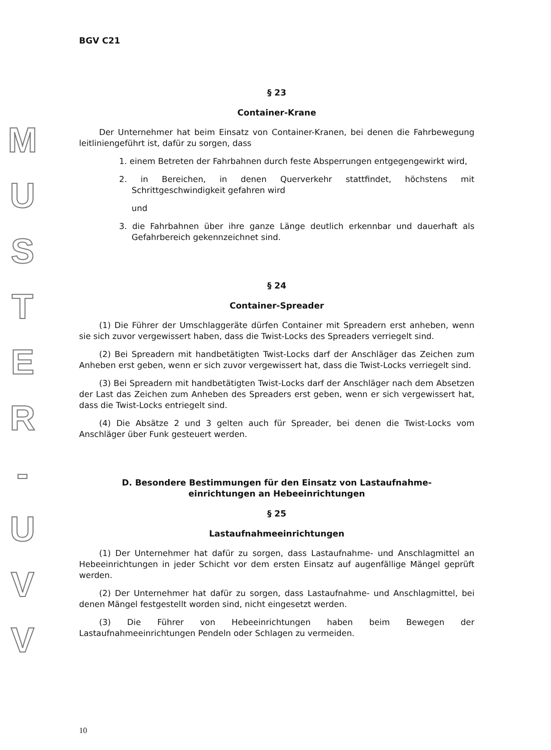MUSTER
-
UVV
BGV C21
§ 23
Container-Krane
Der Unternehmer hat beim Einsatz von Container-Kranen, bei denen die Fahrbewegung leitliniengeführt ist, dafür zu sorgen, dass
1. einem Betreten der Fahrbahnen durch feste Absperrungen entgegengewirkt wird,
2. in Bereichen, in denen Querverkehr stattfindet, höchstens mit Schrittgeschwindigkeit gefahren wird
und
3. die Fahrbahnen über ihre ganze Länge deutlich erkennbar und dauerhaft als Gefahrbereich gekennzeichnet sind.
§ 24
Container-Spreader
(1) Die Führer der Umschlaggeräte dürfen Container mit Spreadern erst anheben, wenn sie sich zuvor vergewissert haben, dass die Twist-Locks des Spreaders verriegelt sind.
(2) Bei Spreadern mit handbetätigten Twist-Locks darf der Anschläger das Zeichen zum Anheben erst geben, wenn er sich zuvor vergewissert hat, dass die Twist-Locks verriegelt sind.
(3) Bei Spreadern mit handbetätigten Twist-Locks darf der Anschläger nach dem Absetzen der Last das Zeichen zum Anheben des Spreaders erst geben, wenn er sich vergewissert hat, dass die Twist-Locks entriegelt sind.
(4) Die Absätze 2 und 3 gelten auch für Spreader, bei denen die Twist-Locks vom Anschläger über Funk gesteuert werden.
D. Besondere Bestimmungen für den Einsatz von Lastaufnahme-
einrichtungen an Hebeeinrichtungen
§ 25
Lastaufnahmeeinrichtungen
(1) Der Unternehmer hat dafür zu sorgen, dass Lastaufnahme- und Anschlagmittel an Hebeeinrichtungen in jeder Schicht vor dem ersten Einsatz auf augenfällige Mängel geprüft werden.
(2) Der Unternehmer hat dafür zu sorgen, dass Lastaufnahme- und Anschlagmittel, bei denen Mängel festgestellt worden sind, nicht eingesetzt werden.
(3) Die Führer von Hebeeinrichtungen haben beim Bewegen der Lastaufnahmeeinrichtungen Pendeln oder Schlagen zu vermeiden.
10